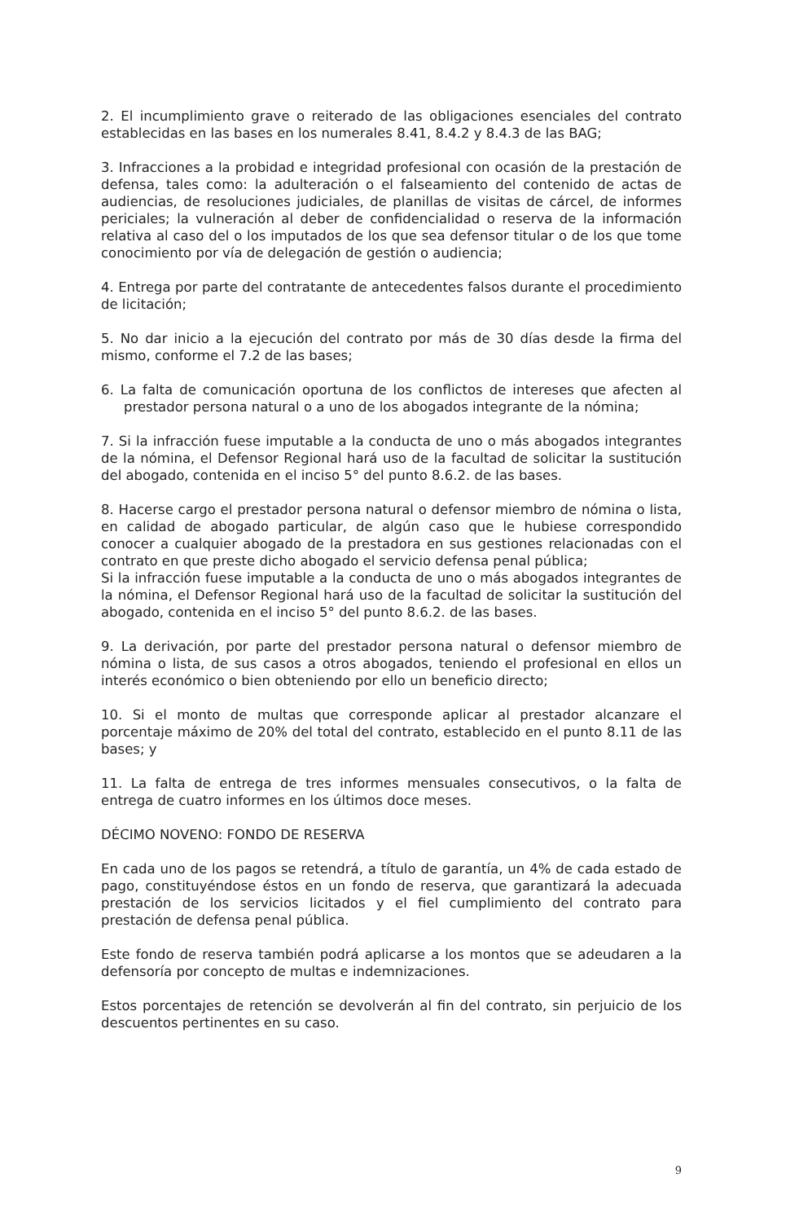2. El incumplimiento grave o reiterado de las obligaciones esenciales del contrato establecidas en las bases en los numerales 8.41, 8.4.2 y 8.4.3 de las BAG;
3. Infracciones a la probidad e integridad profesional con ocasión de la prestación de defensa, tales como: la adulteración o el falseamiento del contenido de actas de audiencias, de resoluciones judiciales, de planillas de visitas de cárcel, de informes periciales; la vulneración al deber de confidencialidad o reserva de la información relativa al caso del o los imputados de los que sea defensor titular o de los que tome conocimiento por vía de delegación de gestión o audiencia;
4. Entrega por parte del contratante de antecedentes falsos durante el procedimiento de licitación;
5. No dar inicio a la ejecución del contrato por más de 30 días desde la firma del mismo, conforme el 7.2 de las bases;
6. La falta de comunicación oportuna de los conflictos de intereses que afecten al prestador persona natural o a uno de los abogados integrante de la nómina;
7. Si la infracción fuese imputable a la conducta de uno o más abogados integrantes de la nómina, el Defensor Regional hará uso de la facultad de solicitar la sustitución del abogado, contenida en el inciso 5° del punto 8.6.2. de las bases.
8. Hacerse cargo el prestador persona natural o defensor miembro de nómina o lista, en calidad de abogado particular, de algún caso que le hubiese correspondido conocer a cualquier abogado de la prestadora en sus gestiones relacionadas con el contrato en que preste dicho abogado el servicio defensa penal pública;
Si la infracción fuese imputable a la conducta de uno o más abogados integrantes de la nómina, el Defensor Regional hará uso de la facultad de solicitar la sustitución del abogado, contenida en el inciso 5° del punto 8.6.2. de las bases.
9. La derivación, por parte del prestador persona natural o defensor miembro de nómina o lista, de sus casos a otros abogados, teniendo el profesional en ellos un interés económico o bien obteniendo por ello un beneficio directo;
10. Si el monto de multas que corresponde aplicar al prestador alcanzare el porcentaje máximo de 20% del total del contrato, establecido en el punto 8.11 de las bases; y
11. La falta de entrega de tres informes mensuales consecutivos, o la falta de entrega de cuatro informes en los últimos doce meses.
DÉCIMO NOVENO: FONDO DE RESERVA
En cada uno de los pagos se retendrá, a título de garantía, un 4% de cada estado de pago, constituyéndose éstos en un fondo de reserva, que garantizará la adecuada prestación de los servicios licitados y el fiel cumplimiento del contrato para prestación de defensa penal pública.
Este fondo de reserva también podrá aplicarse a los montos que se adeudaren a la defensoría por concepto de multas e indemnizaciones.
Estos porcentajes de retención se devolverán al fin del contrato, sin perjuicio de los descuentos pertinentes en su caso.
9